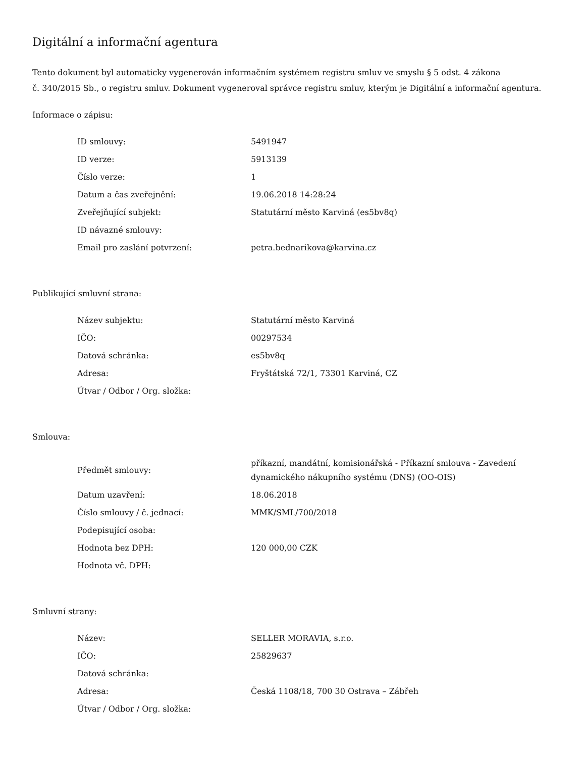Digitální a informační agentura
Tento dokument byl automaticky vygenerován informačním systémem registru smluv ve smyslu § 5 odst. 4 zákona
č. 340/2015 Sb., o registru smluv. Dokument vygeneroval správce registru smluv, kterým je Digitální a informační agentura.
Informace o zápisu:
| ID smlouvy: | 5491947 |
| ID verze: | 5913139 |
| Číslo verze: | 1 |
| Datum a čas zveřejnění: | 19.06.2018 14:28:24 |
| Zveřejňující subjekt: | Statutární město Karviná (es5bv8q) |
| ID návazné smlouvy: | |
| Email pro zaslání potvrzení: | petra.bednarikova@karvina.cz |
Publikující smluvní strana:
| Název subjektu: | Statutární město Karviná |
| IČO: | 00297534 |
| Datová schránka: | es5bv8q |
| Adresa: | Fryštátská 72/1, 73301 Karviná, CZ |
| Útvar / Odbor / Org. složka: | |
Smlouva:
| Předmět smlouvy: | příkazní, mandátní, komisionářská - Příkazní smlouva - Zavedení dynamického nákupního systému (DNS) (OO-OIS) |
| Datum uzavření: | 18.06.2018 |
| Číslo smlouvy / č. jednací: | MMK/SML/700/2018 |
| Podepisující osoba: | |
| Hodnota bez DPH: | 120 000,00 CZK |
| Hodnota vč. DPH: | |
Smluvní strany:
| Název: | SELLER MORAVIA, s.r.o. |
| IČO: | 25829637 |
| Datová schránka: | |
| Adresa: | Česká 1108/18, 700 30 Ostrava – Zábřeh |
| Útvar / Odbor / Org. složka: | |